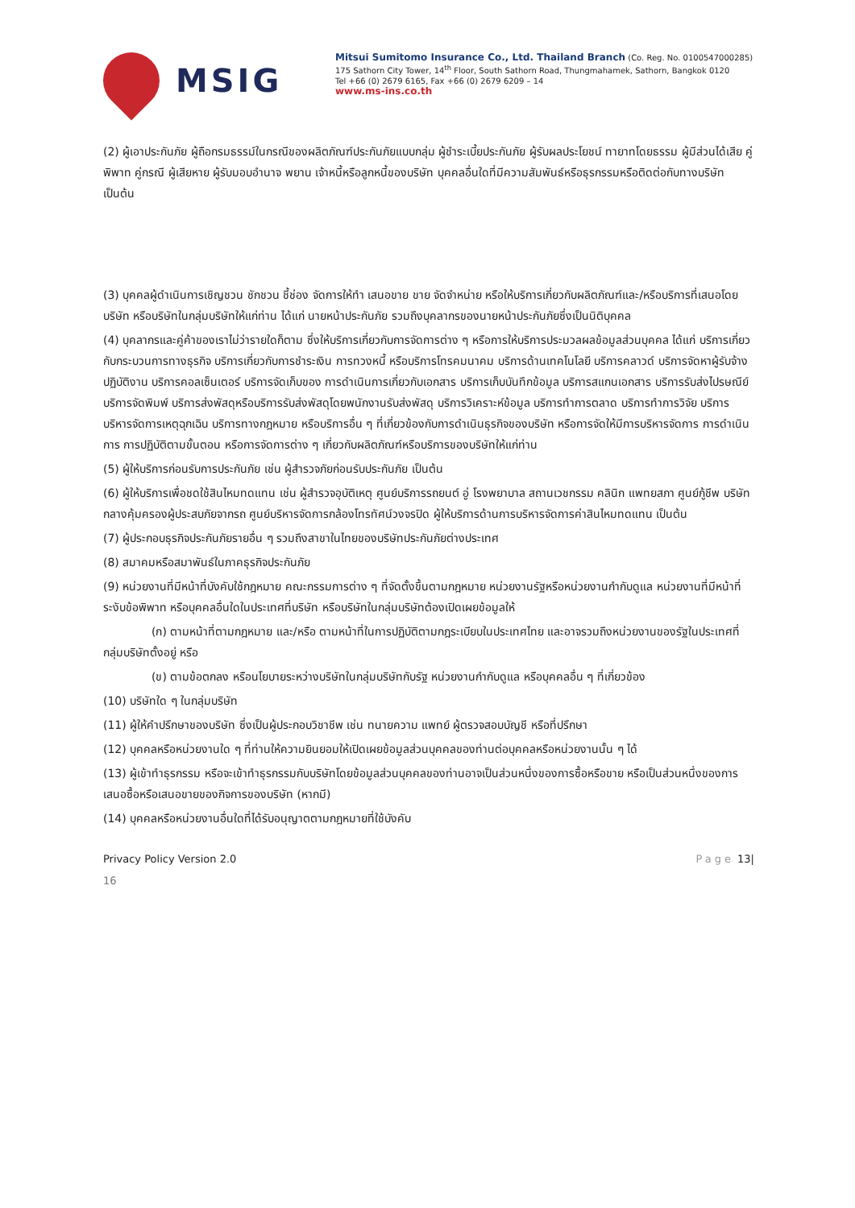MSIG
Mitsui Sumitomo Insurance Co., Ltd. Thailand Branch (Co. Reg. No. 0100547000285)
175 Sathorn City Tower, 14<sup>th</sup> Floor, South Sathorn Road, Thungmahamek, Sathorn, Bangkok 0120
Tel +66 (0) 2679 6165, Fax +66 (0) 2679 6209 – 14
www.ms-ins.co.th
(2) ผู้เอาประกันภัย ผู้ถือกรมธรรม์ในกรณีของผลิตภัณฑ์ประกันภัยแบบกลุ่ม ผู้ชำระเบี้ยประกันภัย ผู้รับผลประโยชน์ ทายาทโดยธรรม ผู้มีส่วนได้เสีย คู่พิพาท คู่กรณี ผู้เสียหาย ผู้รับมอบอำนาจ พยาน เจ้าหนี้หรือลูกหนี้ของบริษัท บุคคลอื่นใดที่มีความสัมพันธ์หรือธุรกรรมหรือติดต่อกับทางบริษัท เป็นต้น
(3) บุคคลผู้ดำเนินการเชิญชวน ชักชวน ชี้ช่อง จัดการให้ทำ เสนอขาย ขาย จัดจำหน่าย หรือให้บริการเกี่ยวกับผลิตภัณฑ์และ/หรือบริการที่เสนอโดยบริษัท หรือบริษัทในกลุ่มบริษัทให้แก่ท่าน ได้แก่ นายหน้าประกันภัย รวมถึงบุคลากรของนายหน้าประกันภัยซึ่งเป็นนิติบุคคล
(4) บุคลากรและคู่ค้าของเราไม่ว่ารายใดก็ตาม ซึ่งให้บริการเกี่ยวกับการจัดการต่าง ๆ หรือการให้บริการประมวลผลข้อมูลส่วนบุคคล ได้แก่ บริการเกี่ยวกับกระบวนการทางธุรกิจ บริการเกี่ยวกับการชำระเงิน การทวงหนี้ หรือบริการโทรคมนาคม บริการด้านเทคโนโลยี บริการคลาวด์ บริการจัดหาผู้รับจ้างปฏิบัติงาน บริการคอลเซ็นเตอร์ บริการจัดเก็บของ การดำเนินการเกี่ยวกับเอกสาร บริการเก็บบันทึกข้อมูล บริการสแกนเอกสาร บริการรับส่งไปรษณีย์ บริการจัดพิมพ์ บริการส่งพัสดุหรือบริการรับส่งพัสดุโดยพนักงานรับส่งพัสดุ บริการวิเคราะห์ข้อมูล บริการทำการตลาด บริการทำการวิจัย บริการบริหารจัดการเหตุฉุกเฉิน บริการทางกฎหมาย หรือบริการอื่น ๆ ที่เกี่ยวข้องกับการดำเนินธุรกิจของบริษัท หรือการจัดให้มีการบริหารจัดการ การดำเนินการ การปฏิบัติตามขั้นตอน หรือการจัดการต่าง ๆ เกี่ยวกับผลิตภัณฑ์หรือบริการของบริษัทให้แก่ท่าน
(5) ผู้ให้บริการก่อนรับการประกันภัย เช่น ผู้สำรวจภัยก่อนรับประกันภัย เป็นต้น
(6) ผู้ให้บริการเพื่อชดใช้สินไหมทดแทน เช่น ผู้สำรวจอุบัติเหตุ ศูนย์บริการรถยนต์ อู่ โรงพยาบาล สถานเวชกรรม คลินิก แพทยสภา ศูนย์กู้ชีพ บริษัทกลางคุ้มครองผู้ประสบภัยจากรถ ศูนย์บริหารจัดการกล้องโทรทัศน์วงจรปิด ผู้ให้บริการด้านการบริหารจัดการค่าสินไหมทดแทน เป็นต้น
(7) ผู้ประกอบธุรกิจประกันภัยรายอื่น ๆ รวมถึงสาขาในไทยของบริษัทประกันภัยต่างประเทศ
(8) สมาคมหรือสมาพันธ์ในภาคธุรกิจประกันภัย
(9) หน่วยงานที่มีหน้าที่บังคับใช้กฎหมาย คณะกรรมการต่าง ๆ ที่จัดตั้งขึ้นตามกฎหมาย หน่วยงานรัฐหรือหน่วยงานกำกับดูแล หน่วยงานที่มีหน้าที่ระงับข้อพิพาท หรือบุคคลอื่นใดในประเทศที่บริษัท หรือบริษัทในกลุ่มบริษัทต้องเปิดเผยข้อมูลให้
(ก) ตามหน้าที่ตามกฎหมาย และ/หรือ ตามหน้าที่ในการปฏิบัติตามกฎระเบียบในประเทศไทย และอาจรวมถึงหน่วยงานของรัฐในประเทศที่กลุ่มบริษัทตั้งอยู่ หรือ
(ข) ตามข้อตกลง หรือนโยบายระหว่างบริษัทในกลุ่มบริษัทกับรัฐ หน่วยงานกำกับดูแล หรือบุคคลอื่น ๆ ที่เกี่ยวข้อง
(10) บริษัทใด ๆ ในกลุ่มบริษัท
(11) ผู้ให้คำปรึกษาของบริษัท ซึ่งเป็นผู้ประกอบวิชาชีพ เช่น ทนายความ แพทย์ ผู้ตรวจสอบบัญชี หรือที่ปรึกษา
(12) บุคคลหรือหน่วยงานใด ๆ ที่ท่านให้ความยินยอมให้เปิดเผยข้อมูลส่วนบุคคลของท่านต่อบุคคลหรือหน่วยงานนั้น ๆ ได้
(13) ผู้เข้าทำธุรกรรม หรือจะเข้าทำธุรกรรมกับบริษัทโดยข้อมูลส่วนบุคคลของท่านอาจเป็นส่วนหนึ่งของการซื้อหรือขาย หรือเป็นส่วนหนึ่งของการเสนอซื้อหรือเสนอขายของกิจการของบริษัท (หากมี)
(14) บุคคลหรือหน่วยงานอื่นใดที่ได้รับอนุญาตตามกฎหมายที่ใช้บังคับ
Privacy Policy Version 2.0 Page 13|
16